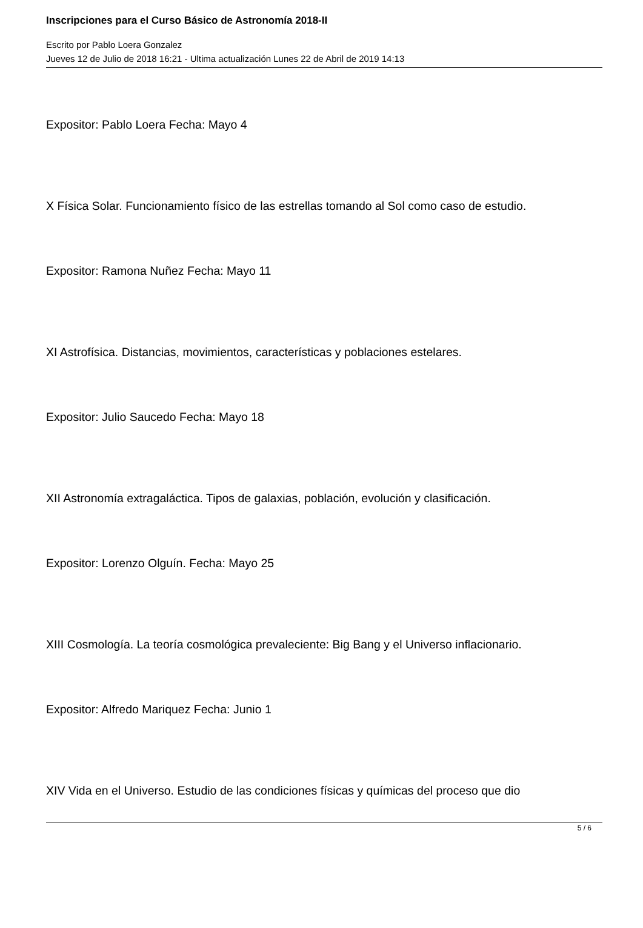Inscripciones para el Curso Básico de Astronomía 2018-II
Escrito por Pablo Loera Gonzalez
Jueves 12 de Julio de 2018 16:21 - Ultima actualización Lunes 22 de Abril de 2019 14:13
Expositor: Pablo Loera Fecha: Mayo 4
X Física Solar. Funcionamiento físico de las estrellas tomando al Sol como caso de estudio.
Expositor: Ramona Nuñez Fecha: Mayo 11
XI Astrofísica. Distancias, movimientos, características y poblaciones estelares.
Expositor: Julio Saucedo Fecha: Mayo 18
XII Astronomía extragaláctica. Tipos de galaxias, población, evolución y clasificación.
Expositor: Lorenzo Olguín. Fecha: Mayo 25
XIII Cosmología. La teoría cosmológica prevaleciente: Big Bang y el Universo inflacionario.
Expositor: Alfredo Mariquez Fecha: Junio 1
XIV Vida en el Universo. Estudio de las condiciones físicas y químicas del proceso que dio
5 / 6